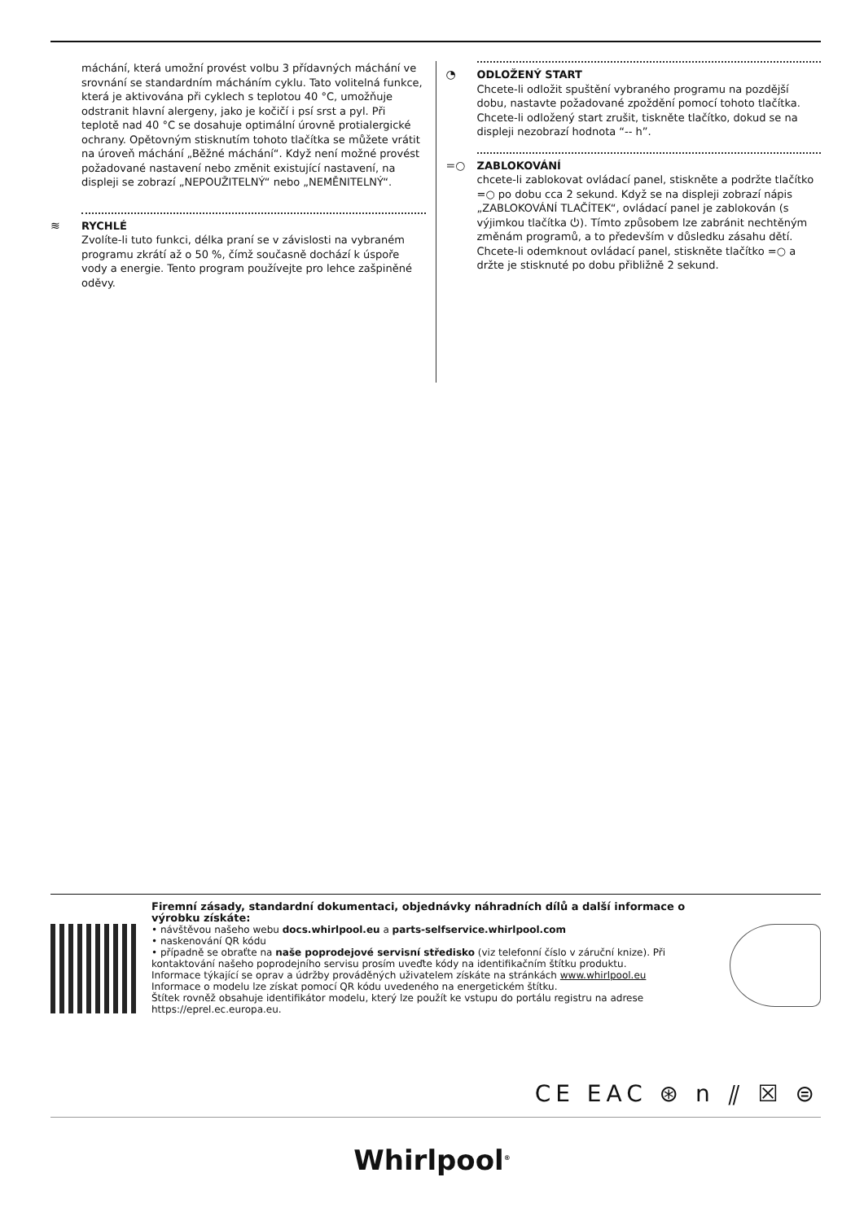máchání, která umožní provést volbu 3 přídavných máchání ve srovnání se standardním mácháním cyklu. Tato volitelná funkce, která je aktivována při cyklech s teplotou 40 °C, umožňuje odstranit hlavní alergeny, jako je kočičí i psí srst a pyl. Při teplotě nad 40 °C se dosahuje optimální úrovně protialergické ochrany. Opětovným stisknutím tohoto tlačítka se můžete vrátit na úroveň máchání „Běžné máchání“. Když není možné provést požadované nastavení nebo změnit existující nastavení, na displeji se zobrazí „NEPOUŽITELNÝ“ nebo „NEMĚNITELNÝ“.
≋ RYCHLÉ
Zvolíte-li tuto funkci, délka praní se v závislosti na vybraném programu zkrátí až o 50 %, čímž současně dochází k úspoře vody a energie. Tento program používejte pro lehce zašpiněné oděvy.
◔ ODLOŽENÝ START
Chcete-li odložit spuštění vybraného programu na pozdější dobu, nastavte požadované zpoždění pomocí tohoto tlačítka. Chcete-li odložený start zrušit, tiskněte tlačítko, dokud se na displeji nezobrazí hodnota “-- h”.
=○ ZABLOKOVÁNÍ
chcete-li zablokovat ovládací panel, stiskněte a podržte tlačítko =○ po dobu cca 2 sekund. Když se na displeji zobrazí nápis „ZABLOKOVÁNÍ TLAČÍTEK“, ovládací panel je zablokován (s výjimkou tlačítka ⏻). Tímto způsobem lze zabránit nechtěným změnám programů, a to především v důsledku zásahu dětí.
Chcete-li odemknout ovládací panel, stiskněte tlačítko =○ a držte je stisknuté po dobu přibližně 2 sekund.
Firemní zásady, standardní dokumentaci, objednávky náhradních dílů a další informace o výrobku získáte:
• návštěvou našeho webu docs.whirlpool.eu a parts-selfservice.whirlpool.com
• naskenování QR kódu
• případně se obraťte na naše poprodejové servisní středisko (viz telefonní číslo v záruční knize). Při kontaktování našeho poprodejního servisu prosím uveďte kódy na identifikačním štítku produktu.
Informace týkající se oprav a údržby prováděných uživatelem získáte na stránkách www.whirlpool.eu
Informace o modelu lze získat pomocí QR kódu uvedeného na energetickém štítku.
Štítek rovněž obsahuje identifikátor modelu, který lze použít ke vstupu do portálu registru na adrese https://eprel.ec.europa.eu.
CE EAC ⊛ n ⫽ ☒ ⊜
Whirlpool<sup>®</sup>